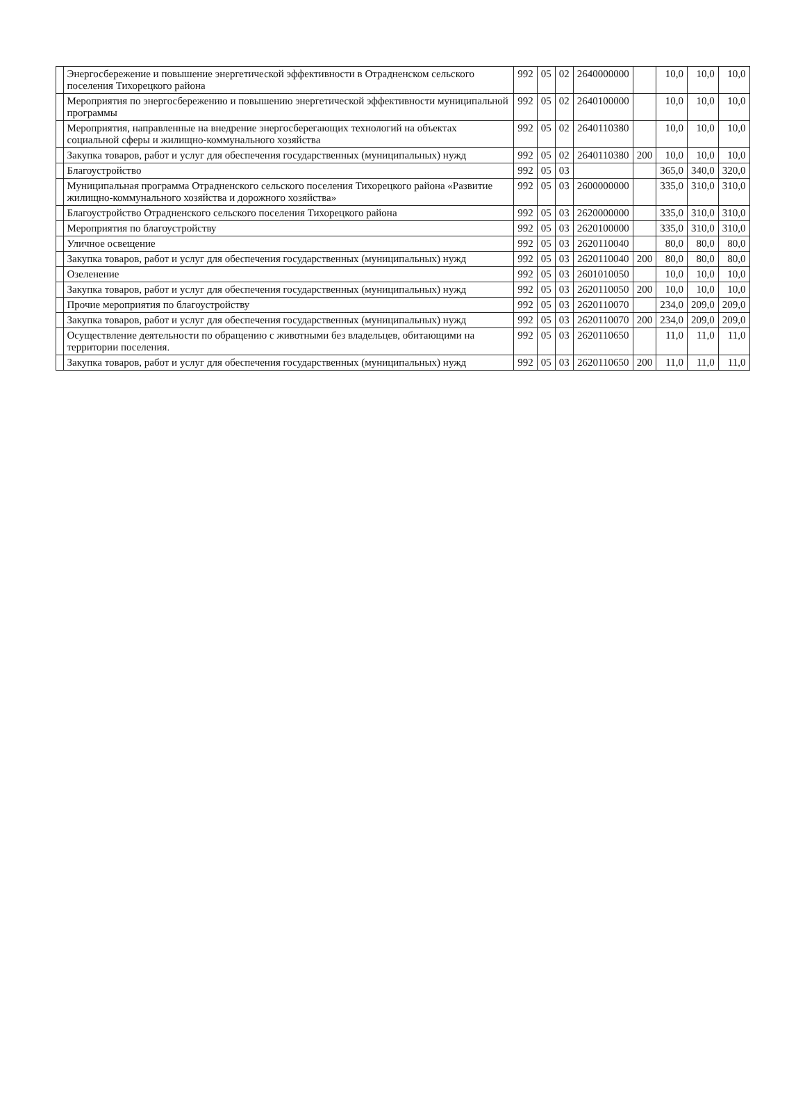| | Энергосбережение и повышение энергетической эффективности в Отрадненском сельского поселения Тихорецкого района | 992 | 05 | 02 | 2640000000 | | 10,0 | 10,0 | 10,0 |
| | Мероприятия по энергосбережению и повышению энергетической эффективности муниципальной программы | 992 | 05 | 02 | 2640100000 | | 10,0 | 10,0 | 10,0 |
| | Мероприятия, направленные на внедрение энергосберегающих технологий на объектах социальной сферы и жилищно-коммунального хозяйства | 992 | 05 | 02 | 2640110380 | | 10,0 | 10,0 | 10,0 |
| | Закупка товаров, работ и услуг для обеспечения государственных (муниципальных) нужд | 992 | 05 | 02 | 2640110380 | 200 | 10,0 | 10,0 | 10,0 |
| | Благоустройство | 992 | 05 | 03 | | | 365,0 | 340,0 | 320,0 |
| | Муниципальная программа Отрадненского сельского поселения Тихорецкого района «Развитие жилищно-коммунального хозяйства и дорожного хозяйства» | 992 | 05 | 03 | 2600000000 | | 335,0 | 310,0 | 310,0 |
| | Благоустройство Отрадненского сельского поселения Тихорецкого района | 992 | 05 | 03 | 2620000000 | | 335,0 | 310,0 | 310,0 |
| | Мероприятия по благоустройству | 992 | 05 | 03 | 2620100000 | | 335,0 | 310,0 | 310,0 |
| | Уличное освещение | 992 | 05 | 03 | 2620110040 | | 80,0 | 80,0 | 80,0 |
| | Закупка товаров, работ и услуг для обеспечения государственных (муниципальных) нужд | 992 | 05 | 03 | 2620110040 | 200 | 80,0 | 80,0 | 80,0 |
| | Озеленение | 992 | 05 | 03 | 2601010050 | | 10,0 | 10,0 | 10,0 |
| | Закупка товаров, работ и услуг для обеспечения государственных (муниципальных) нужд | 992 | 05 | 03 | 2620110050 | 200 | 10,0 | 10,0 | 10,0 |
| | Прочие мероприятия по благоустройству | 992 | 05 | 03 | 2620110070 | | 234,0 | 209,0 | 209,0 |
| | Закупка товаров, работ и услуг для обеспечения государственных (муниципальных) нужд | 992 | 05 | 03 | 2620110070 | 200 | 234,0 | 209,0 | 209,0 |
| | Осуществление деятельности по обращению с животными без владельцев, обитающими на территории поселения. | 992 | 05 | 03 | 2620110650 | | 11,0 | 11,0 | 11,0 |
| | Закупка товаров, работ и услуг для обеспечения государственных (муниципальных) нужд | 992 | 05 | 03 | 2620110650 | 200 | 11,0 | 11,0 | 11,0 |